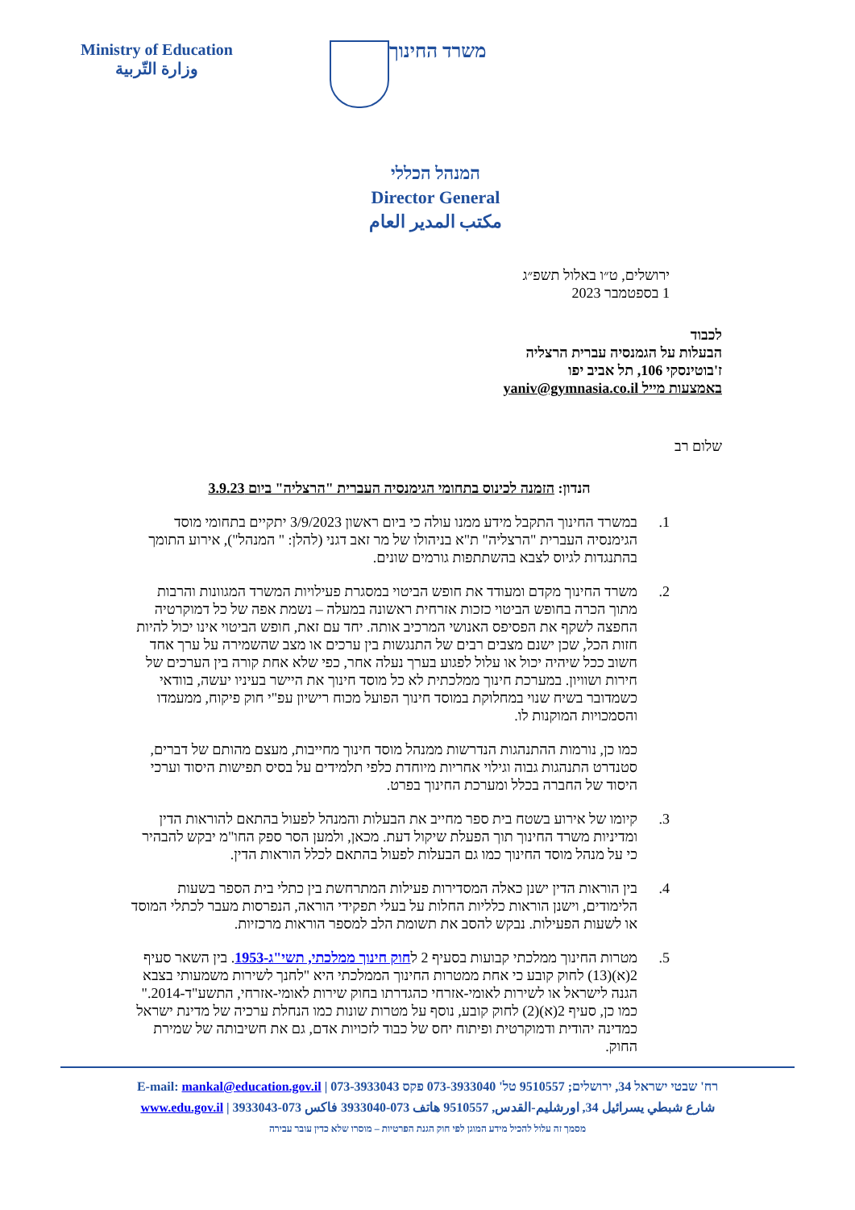Ministry of Education
وزارة التّربية
משרד החינוך
המנהל הכללי
Director General
مكتب المدير العام
ירושלים, ט״ו באלול תשפ״ג
1 בספטמבר 2023
לכבוד
הבעלות על הגמנסיה עברית הרצליה
ז'בוטינסקי 106, תל אביב יפו
באמצעות מייל yaniv@gymnasia.co.il
שלום רב
הנדון: הזמנה לכינוס בתחומי הגימנסיה העברית "הרצליה" ביום 3.9.23
1. במשרד החינוך התקבל מידע ממנו עולה כי ביום ראשון 3/9/2023 יתקיים בתחומי מוסד הגימנסיה העברית "הרצליה" ת"א בניהולו של מר זאב דגני (להלן: " המנהל"), אירוע התומך בהתנגדות לגיוס לצבא בהשתתפות גורמים שונים.
2. משרד החינוך מקדם ומעודד את חופש הביטוי במסגרת פעילויות המשרד המגוונות והרבות מתוך הכרה בחופש הביטוי כזכות אזרחית ראשונה במעלה – נשמת אפה של כל דמוקרטיה החפצה לשקף את הפסיפס האנושי המרכיב אותה. יחד עם זאת, חופש הביטוי אינו יכול להיות חזות הכל, שכן ישנם מצבים רבים של התנגשות בין ערכים או מצב שהשמירה על ערך אחד חשוב ככל שיהיה יכול או עלול לפגוע בערך נעלה אחר, כפי שלא אחת קורה בין הערכים של חירות ושוויון. במערכת חינוך ממלכתית לא כל מוסד חינוך את היישר בעיניו יעשה, בוודאי כשמדובר בשיח שנוי במחלוקת במוסד חינוך הפועל מכוח רישיון עפ"י חוק פיקוח, ממעמדו והסמכויות המוקנות לו.
כמו כן, נורמות ההתנהגות הנדרשות ממנהל מוסד חינוך מחייבות, מעצם מהותם של דברים, סטנדרט התנהגות גבוה וגילוי אחריות מיוחדת כלפי תלמידים על בסיס תפישות היסוד וערכי היסוד של החברה בכלל ומערכת החינוך בפרט.
3. קיומו של אירוע בשטח בית ספר מחייב את הבעלות והמנהל לפעול בהתאם להוראות הדין ומדיניות משרד החינוך תוך הפעלת שיקול דעת. מכאן, ולמען הסר ספק החו"מ יבקש להבהיר כי על מנהל מוסד החינוך כמו גם הבעלות לפעול בהתאם לכלל הוראות הדין.
4. בין הוראות הדין ישנן כאלה המסדירות פעילות המתרחשת בין כתלי בית הספר בשעות הלימודים, וישנן הוראות כלליות החלות על בעלי תפקידי הוראה, הנפרסות מעבר לכתלי המוסד או לשעות הפעילות. נבקש להסב את תשומת הלב למספר הוראות מרכזיות.
5. מטרות החינוך ממלכתי קבועות בסעיף 2 לחוק חינוך ממלכתי, תשי"ג-1953. בין השאר סעיף 2(א)(13) לחוק קובע כי אחת ממטרות החינוך הממלכתי היא "לחנך לשירות משמעותי בצבא הגנה לישראל או לשירות לאומי-אזרחי כהגדרתו בחוק שירות לאומי-אזרחי, התשע"ד-2014." כמו כן, סעיף 2(א)(2) לחוק קובע, נוסף על מטרות שונות כמו הנחלת ערכיה של מדינת ישראל כמדינה יהודית ודמוקרטית ופיתוח יחס של כבוד לזכויות אדם, גם את חשיבותה של שמירת החוק.
רח' שבטי ישראל 34, ירושלים; 9510557 טל' 073-3933040 פקס 073-3933043 | E-mail: mankal@education.gov.il
شارع شبطي يسرائيل 34, اورشليم-القدس, 9510557 هاتف 073-3933040 فاكس 073-3933043 | www.edu.gov.il
מסמך זה עלול להכיל מידע המוגן לפי חוק הגנת הפרטיות – מוסרו שלא כדין עובר עבירה